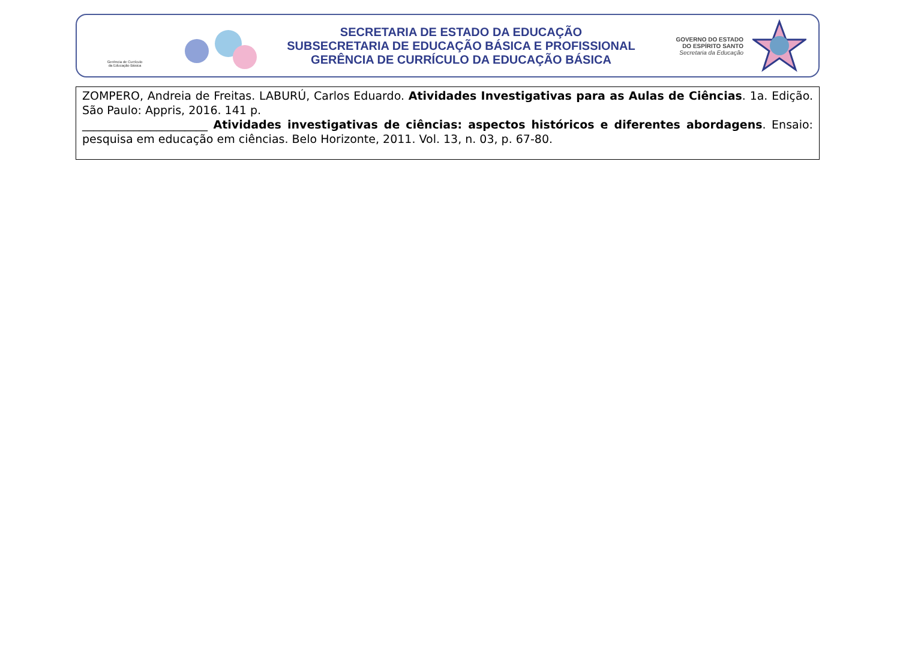Gerência de Currículo
da Educação Básica
SECRETARIA DE ESTADO DA EDUCAÇÃO
SUBSECRETARIA DE EDUCAÇÃO BÁSICA E PROFISSIONAL
GERÊNCIA DE CURRÍCULO DA EDUCAÇÃO BÁSICA
GOVERNO DO ESTADO
DO ESPÍRITO SANTO
Secretaria da Educação
| ZOMPERO, Andreia de Freitas. LABURÚ, Carlos Eduardo. Atividades Investigativas para as Aulas de Ciências . 1a. Edição. São Paulo: Appris, 2016. 141 p. ______________________ Atividades investigativas de ciências: aspectos históricos e diferentes abordagens . Ensaio: pesquisa em educação em ciências. Belo Horizonte, 2011. Vol. 13, n. 03, p. 67-80. |